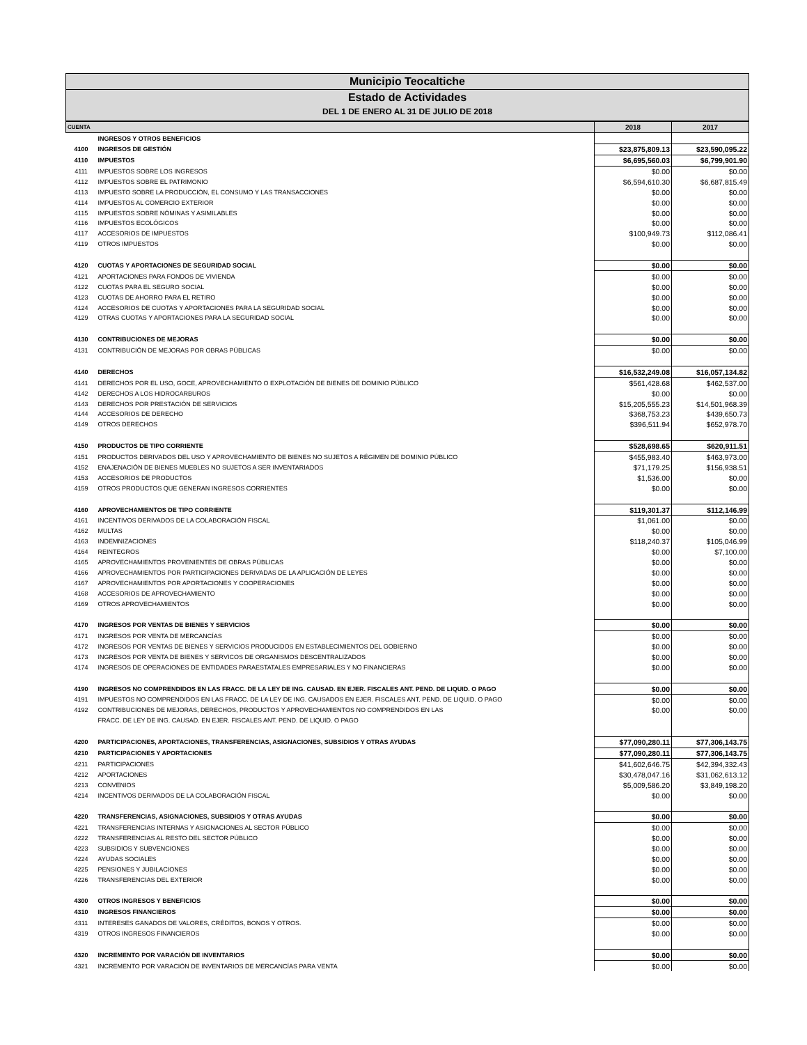Municipio Teocaltiche
Estado de Actividades
DEL 1 DE ENERO AL 31 DE JULIO DE 2018
| CUENTA | | 2018 | 2017 |
| --- | --- | --- | --- |
| | INGRESOS Y OTROS BENEFICIOS | | |
| 4100 | INGRESOS DE GESTIÓN | $23,875,809.13 | $23,590,095.22 |
| 4110 | IMPUESTOS | $6,695,560.03 | $6,799,901.90 |
| 4111 | IMPUESTOS SOBRE LOS INGRESOS | $0.00 | $0.00 |
| 4112 | IMPUESTOS SOBRE EL PATRIMONIO | $6,594,610.30 | $6,687,815.49 |
| 4113 | IMPUESTO SOBRE LA PRODUCCIÓN, EL CONSUMO Y LAS TRANSACCIONES | $0.00 | $0.00 |
| 4114 | IMPUESTOS AL COMERCIO EXTERIOR | $0.00 | $0.00 |
| 4115 | IMPUESTOS SOBRE NÓMINAS Y ASIMILABLES | $0.00 | $0.00 |
| 4116 | IMPUESTOS ECOLÓGICOS | $0.00 | $0.00 |
| 4117 | ACCESORIOS DE IMPUESTOS | $100,949.73 | $112,086.41 |
| 4119 | OTROS IMPUESTOS | $0.00 | $0.00 |
| 4120 | CUOTAS Y APORTACIONES DE SEGURIDAD SOCIAL | $0.00 | $0.00 |
| 4121 | APORTACIONES PARA FONDOS DE VIVIENDA | $0.00 | $0.00 |
| 4122 | CUOTAS PARA EL SEGURO SOCIAL | $0.00 | $0.00 |
| 4123 | CUOTAS DE AHORRO PARA EL RETIRO | $0.00 | $0.00 |
| 4124 | ACCESORIOS DE CUOTAS Y APORTACIONES PARA LA SEGURIDAD SOCIAL | $0.00 | $0.00 |
| 4129 | OTRAS CUOTAS Y APORTACIONES PARA LA SEGURIDAD SOCIAL | $0.00 | $0.00 |
| 4130 | CONTRIBUCIONES DE MEJORAS | $0.00 | $0.00 |
| 4131 | CONTRIBUCIÓN DE MEJORAS POR OBRAS PÚBLICAS | $0.00 | $0.00 |
| 4140 | DERECHOS | $16,532,249.08 | $16,057,134.82 |
| 4141 | DERECHOS POR EL USO, GOCE, APROVECHAMIENTO O EXPLOTACIÓN DE BIENES DE DOMINIO PÚBLICO | $561,428.68 | $462,537.00 |
| 4142 | DERECHOS A LOS HIDROCARBUROS | $0.00 | $0.00 |
| 4143 | DERECHOS POR PRESTACIÓN DE SERVICIOS | $15,205,555.23 | $14,501,968.39 |
| 4144 | ACCESORIOS DE DERECHO | $368,753.23 | $439,650.73 |
| 4149 | OTROS DERECHOS | $396,511.94 | $652,978.70 |
| 4150 | PRODUCTOS DE TIPO CORRIENTE | $528,698.65 | $620,911.51 |
| 4151 | PRODUCTOS DERIVADOS DEL USO Y APROVECHAMIENTO DE BIENES NO SUJETOS A RÉGIMEN DE DOMINIO PÚBLICO | $455,983.40 | $463,973.00 |
| 4152 | ENAJENACIÓN DE BIENES MUEBLES NO SUJETOS A SER INVENTARIADOS | $71,179.25 | $156,938.51 |
| 4153 | ACCESORIOS DE PRODUCTOS | $1,536.00 | $0.00 |
| 4159 | OTROS PRODUCTOS QUE GENERAN INGRESOS CORRIENTES | $0.00 | $0.00 |
| 4160 | APROVECHAMIENTOS DE TIPO CORRIENTE | $119,301.37 | $112,146.99 |
| 4161 | INCENTIVOS DERIVADOS DE LA COLABORACIÓN FISCAL | $1,061.00 | $0.00 |
| 4162 | MULTAS | $0.00 | $0.00 |
| 4163 | INDEMNIZACIONES | $118,240.37 | $105,046.99 |
| 4164 | REINTEGROS | $0.00 | $7,100.00 |
| 4165 | APROVECHAMIENTOS PROVENIENTES DE OBRAS PÚBLICAS | $0.00 | $0.00 |
| 4166 | APROVECHAMIENTOS POR PARTICIPACIONES DERIVADAS DE LA APLICACIÓN DE LEYES | $0.00 | $0.00 |
| 4167 | APROVECHAMIENTOS POR APORTACIONES Y COOPERACIONES | $0.00 | $0.00 |
| 4168 | ACCESORIOS DE APROVECHAMIENTO | $0.00 | $0.00 |
| 4169 | OTROS APROVECHAMIENTOS | $0.00 | $0.00 |
| 4170 | INGRESOS POR VENTAS DE BIENES Y SERVICIOS | $0.00 | $0.00 |
| 4171 | INGRESOS POR VENTA DE MERCANCÍAS | $0.00 | $0.00 |
| 4172 | INGRESOS POR VENTAS DE BIENES Y SERVICIOS PRODUCIDOS EN ESTABLECIMIENTOS DEL GOBIERNO | $0.00 | $0.00 |
| 4173 | INGRESOS POR VENTA DE BIENES Y SERVICOS DE ORGANISMOS DESCENTRALIZADOS | $0.00 | $0.00 |
| 4174 | INGRESOS DE OPERACIONES DE ENTIDADES PARAESTATALES EMPRESARIALES Y NO FINANCIERAS | $0.00 | $0.00 |
| 4190 | INGRESOS NO COMPRENDIDOS EN LAS FRACC. DE LA LEY DE ING. CAUSAD. EN EJER. FISCALES ANT. PEND. DE LIQUID. O PAGO | $0.00 | $0.00 |
| 4191 | IMPUESTOS NO COMPRENDIDOS EN LAS FRACC. DE LA LEY DE ING. CAUSADOS EN EJER. FISCALES ANT. PEND. DE LIQUID. O PAGO | $0.00 | $0.00 |
| 4192 | CONTRIBUCIONES DE MEJORAS, DERECHOS, PRODUCTOS Y APROVECHAMIENTOS NO COMPRENDIDOS EN LAS | $0.00 | $0.00 |
| | FRACC. DE LEY DE ING. CAUSAD. EN EJER. FISCALES ANT. PEND. DE LIQUID. O PAGO | | |
| 4200 | PARTICIPACIONES, APORTACIONES, TRANSFERENCIAS, ASIGNACIONES, SUBSIDIOS Y OTRAS AYUDAS | $77,090,280.11 | $77,306,143.75 |
| 4210 | PARTICIPACIONES Y APORTACIONES | $77,090,280.11 | $77,306,143.75 |
| 4211 | PARTICIPACIONES | $41,602,646.75 | $42,394,332.43 |
| 4212 | APORTACIONES | $30,478,047.16 | $31,062,613.12 |
| 4213 | CONVENIOS | $5,009,586.20 | $3,849,198.20 |
| 4214 | INCENTIVOS DERIVADOS DE LA COLABORACIÓN FISCAL | $0.00 | $0.00 |
| 4220 | TRANSFERENCIAS, ASIGNACIONES, SUBSIDIOS Y OTRAS AYUDAS | $0.00 | $0.00 |
| 4221 | TRANSFERENCIAS INTERNAS Y ASIGNACIONES AL SECTOR PÚBLICO | $0.00 | $0.00 |
| 4222 | TRANSFERENCIAS AL RESTO DEL SECTOR PÚBLICO | $0.00 | $0.00 |
| 4223 | SUBSIDIOS Y SUBVENCIONES | $0.00 | $0.00 |
| 4224 | AYUDAS SOCIALES | $0.00 | $0.00 |
| 4225 | PENSIONES Y JUBILACIONES | $0.00 | $0.00 |
| 4226 | TRANSFERENCIAS DEL EXTERIOR | $0.00 | $0.00 |
| 4300 | OTROS INGRESOS Y BENEFICIOS | $0.00 | $0.00 |
| 4310 | INGRESOS FINANCIEROS | $0.00 | $0.00 |
| 4311 | INTERESES GANADOS DE VALORES, CRÉDITOS, BONOS Y OTROS. | $0.00 | $0.00 |
| 4319 | OTROS INGRESOS FINANCIEROS | $0.00 | $0.00 |
| 4320 | INCREMENTO POR VARACIÓN DE INVENTARIOS | $0.00 | $0.00 |
| 4321 | INCREMENTO POR VARACIÓN DE INVENTARIOS DE MERCANCÍAS PARA VENTA | $0.00 | $0.00 |